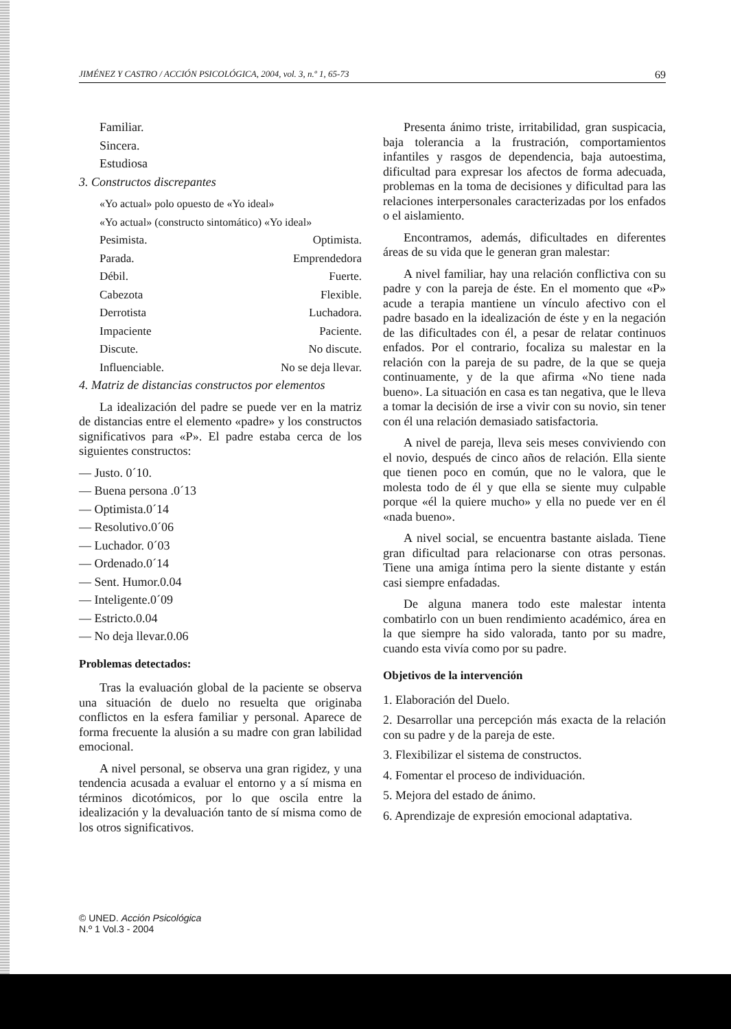JIMÉNEZ Y CASTRO / ACCIÓN PSICOLÓGICA, 2004, vol. 3, n.º 1, 65-73 69
Familiar.
Sincera.
Estudiosa
3. Constructos discrepantes
«Yo actual» polo opuesto de «Yo ideal»
«Yo actual» (constructo sintomático) «Yo ideal»
Pesimista. Optimista.
Parada. Emprendedora
Débil. Fuerte.
Cabezota Flexible.
Derrotista Luchadora.
Impaciente Paciente.
Discute. No discute.
Influenciable. No se deja llevar.
4. Matriz de distancias constructos por elementos
La idealización del padre se puede ver en la matriz de distancias entre el elemento «padre» y los constructos significativos para «P». El padre estaba cerca de los siguientes constructos:
— Justo. 0´10.
— Buena persona .0´13
— Optimista.0´14
— Resolutivo.0´06
— Luchador. 0´03
— Ordenado.0´14
— Sent. Humor.0.04
— Inteligente.0´09
— Estricto.0.04
— No deja llevar.0.06
Problemas detectados:
Tras la evaluación global de la paciente se observa una situación de duelo no resuelta que originaba conflictos en la esfera familiar y personal. Aparece de forma frecuente la alusión a su madre con gran labilidad emocional.
A nivel personal, se observa una gran rigidez, y una tendencia acusada a evaluar el entorno y a sí misma en términos dicotómicos, por lo que oscila entre la idealización y la devaluación tanto de sí misma como de los otros significativos.
Presenta ánimo triste, irritabilidad, gran suspicacia, baja tolerancia a la frustración, comportamientos infantiles y rasgos de dependencia, baja autoestima, dificultad para expresar los afectos de forma adecuada, problemas en la toma de decisiones y dificultad para las relaciones interpersonales caracterizadas por los enfados o el aislamiento.
Encontramos, además, dificultades en diferentes áreas de su vida que le generan gran malestar:
A nivel familiar, hay una relación conflictiva con su padre y con la pareja de éste. En el momento que «P» acude a terapia mantiene un vínculo afectivo con el padre basado en la idealización de éste y en la negación de las dificultades con él, a pesar de relatar continuos enfados. Por el contrario, focaliza su malestar en la relación con la pareja de su padre, de la que se queja continuamente, y de la que afirma «No tiene nada bueno». La situación en casa es tan negativa, que le lleva a tomar la decisión de irse a vivir con su novio, sin tener con él una relación demasiado satisfactoria.
A nivel de pareja, lleva seis meses conviviendo con el novio, después de cinco años de relación. Ella siente que tienen poco en común, que no le valora, que le molesta todo de él y que ella se siente muy culpable porque «él la quiere mucho» y ella no puede ver en él «nada bueno».
A nivel social, se encuentra bastante aislada. Tiene gran dificultad para relacionarse con otras personas. Tiene una amiga íntima pero la siente distante y están casi siempre enfadadas.
De alguna manera todo este malestar intenta combatirlo con un buen rendimiento académico, área en la que siempre ha sido valorada, tanto por su madre, cuando esta vivía como por su padre.
Objetivos de la intervención
1. Elaboración del Duelo.
2. Desarrollar una percepción más exacta de la relación con su padre y de la pareja de este.
3. Flexibilizar el sistema de constructos.
4. Fomentar el proceso de individuación.
5. Mejora del estado de ánimo.
6. Aprendizaje de expresión emocional adaptativa.
© UNED. Acción Psicológica
N.º 1 Vol.3 - 2004